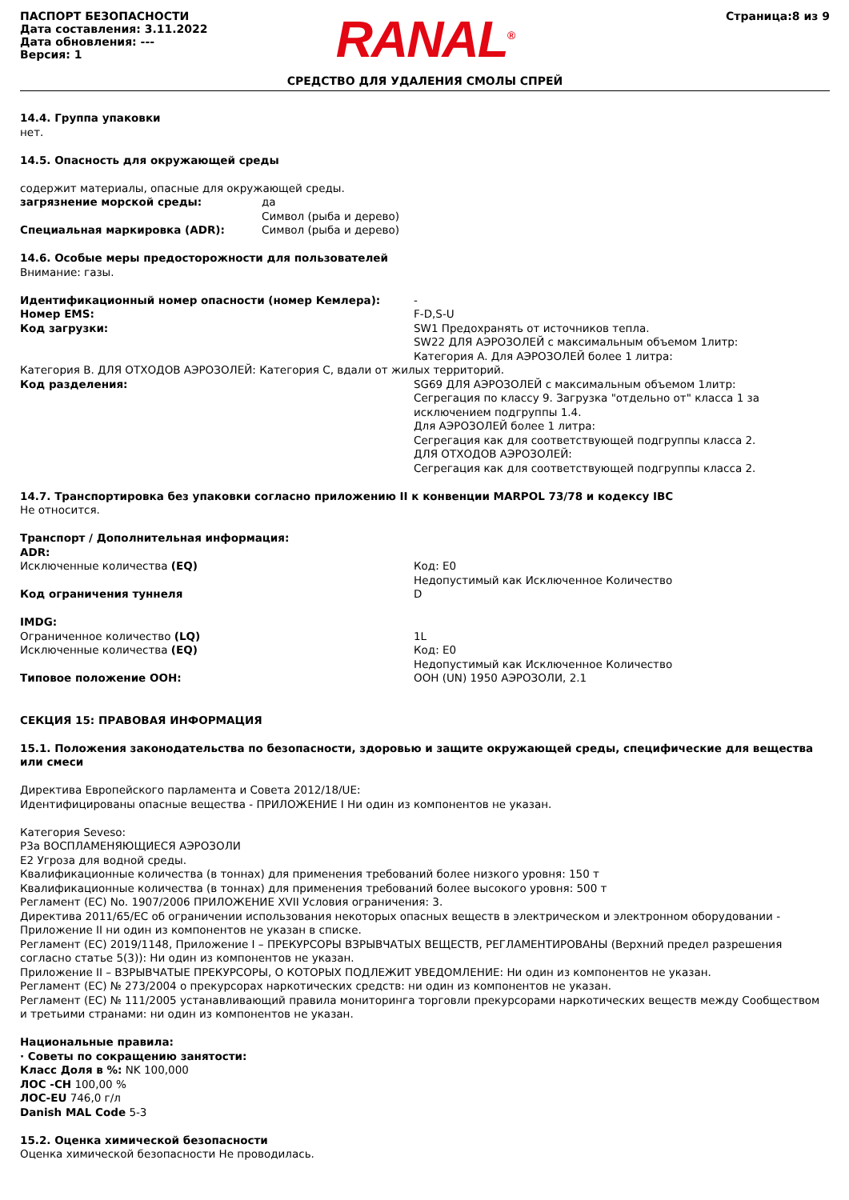ПАСПОРТ БЕЗОПАСНОСТИ
Дата составления: 3.11.2022
Дата обновления: ---
Версия: 1
RANAL<sup>®</sup>
СРЕДСТВО ДЛЯ УДАЛЕНИЯ СМОЛЫ СПРЕЙ
Страница:8 из 9
14.4. Группа упаковки
нет.
14.5. Опасность для окружающей среды
содержит материалы, опасные для окружающей среды.
загрязнение морской среды: да
Символ (рыба и дерево)
Специальная маркировка (ADR): Символ (рыба и дерево)
14.6. Особые меры предосторожности для пользователей
Внимание: газы.
Идентификационный номер опасности (номер Кемлера): -
Номер EMS: F-D,S-U
Код загрузки: SW1 Предохранять от источников тепла.
SW22 ДЛЯ АЭРОЗОЛЕЙ с максимальным объемом 1литр:
Категория A. Для АЭРОЗОЛЕЙ более 1 литра:
Категория B. ДЛЯ ОТХОДОВ АЭРОЗОЛЕЙ: Категория C, вдали от жилых территорий.
Код разделения: SG69 ДЛЯ АЭРОЗОЛЕЙ с максимальным объемом 1литр:
Сегрегация по классу 9. Загрузка "отдельно от" класса 1 за исключением подгруппы 1.4.
Для АЭРОЗОЛЕЙ более 1 литра:
Сегрегация как для соответствующей подгруппы класса 2.
ДЛЯ ОТХОДОВ АЭРОЗОЛЕЙ:
Сегрегация как для соответствующей подгруппы класса 2.
14.7. Транспортировка без упаковки согласно приложению II к конвенции MARPOL 73/78 и кодексу IBC
Не относится.
Транспорт / Дополнительная информация:
ADR:
Исключенные количества (EQ) Код: E0
Недопустимый как Исключенное Количество
Код ограничения туннеля D
IMDG:
Ограниченное количество (LQ) 1L
Исключенные количества (EQ) Код: E0
Недопустимый как Исключенное Количество
Типовое положение ООН: ООН (UN) 1950 АЭРОЗОЛИ, 2.1
СЕКЦИЯ 15: ПРАВОВАЯ ИНФОРМАЦИЯ
15.1. Положения законодательства по безопасности, здоровью и защите окружающей среды, специфические для вещества или смеси
Директива Европейского парламента и Совета 2012/18/UE:
Идентифицированы опасные вещества - ПРИЛОЖЕНИЕ I Ни один из компонентов не указан.
Категория Seveso:
P3a ВОСПЛАМЕНЯЮЩИЕСЯ АЭРОЗОЛИ
E2 Угроза для водной среды.
Квалификационные количества (в тоннах) для применения требований более низкого уровня: 150 т
Квалификационные количества (в тоннах) для применения требований более высокого уровня: 500 т
Регламент (EC) No. 1907/2006 ПРИЛОЖЕНИЕ XVII Условия ограничения: 3.
Директива 2011/65/EC об ограничении использования некоторых опасных веществ в электрическом и электронном оборудовании - Приложение II ни один из компонентов не указан в списке.
Регламент (EC) 2019/1148, Приложение I – ПРЕКУРСОРЫ ВЗРЫВЧАТЫХ ВЕЩЕСТВ, РЕГЛАМЕНТИРОВАНЫ (Верхний предел разрешения согласно статье 5(3)): Ни один из компонентов не указан.
Приложение II – ВЗРЫВЧАТЫЕ ПРЕКУРСОРЫ, О КОТОРЫХ ПОДЛЕЖИТ УВЕДОМЛЕНИЕ: Ни один из компонентов не указан.
Регламент (EC) № 273/2004 о прекурсорах наркотических средств: ни один из компонентов не указан.
Регламент (EC) № 111/2005 устанавливающий правила мониторинга торговли прекурсорами наркотических веществ между Сообществом и третьими странами: ни один из компонентов не указан.
Национальные правила:
· Советы по сокращению занятости:
Класс Доля в %: NK 100,000
ЛОС -CH 100,00 %
ЛОС-EU 746,0 г/л
Danish MAL Code 5-3
15.2. Оценка химической безопасности
Оценка химической безопасности Не проводилась.